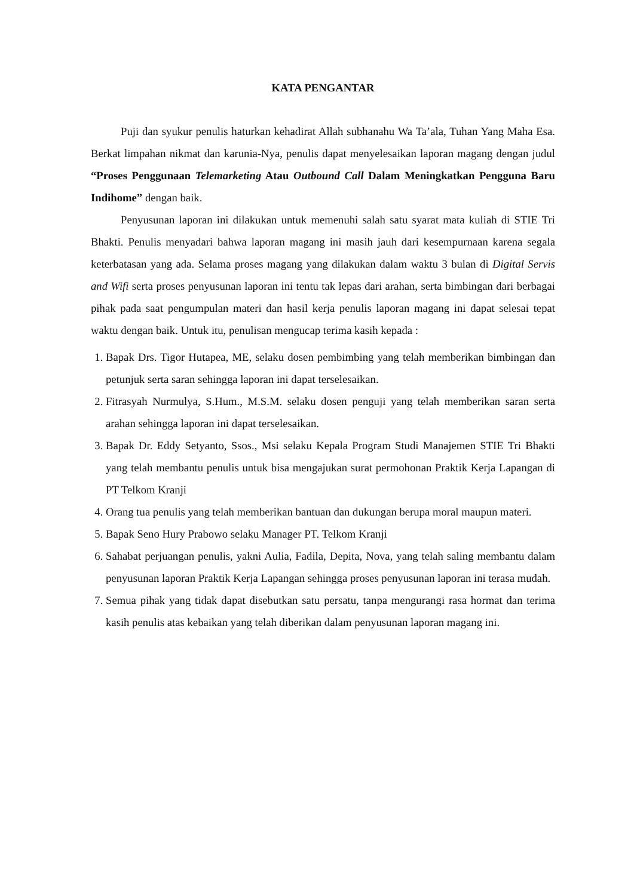KATA PENGANTAR
Puji dan syukur penulis haturkan kehadirat Allah subhanahu Wa Ta’ala, Tuhan Yang Maha Esa. Berkat limpahan nikmat dan karunia-Nya, penulis dapat menyelesaikan laporan magang dengan judul “Proses Penggunaan Telemarketing Atau Outbound Call Dalam Meningkatkan Pengguna Baru Indihome” dengan baik.
Penyusunan laporan ini dilakukan untuk memenuhi salah satu syarat mata kuliah di STIE Tri Bhakti. Penulis menyadari bahwa laporan magang ini masih jauh dari kesempurnaan karena segala keterbatasan yang ada. Selama proses magang yang dilakukan dalam waktu 3 bulan di Digital Servis and Wifi serta proses penyusunan laporan ini tentu tak lepas dari arahan, serta bimbingan dari berbagai pihak pada saat pengumpulan materi dan hasil kerja penulis laporan magang ini dapat selesai tepat waktu dengan baik. Untuk itu, penulisan mengucap terima kasih kepada :
1. Bapak Drs. Tigor Hutapea, ME, selaku dosen pembimbing yang telah memberikan bimbingan dan petunjuk serta saran sehingga laporan ini dapat terselesaikan.
2. Fitrasyah Nurmulya, S.Hum., M.S.M. selaku dosen penguji yang telah memberikan saran serta arahan sehingga laporan ini dapat terselesaikan.
3. Bapak Dr. Eddy Setyanto, Ssos., Msi selaku Kepala Program Studi Manajemen STIE Tri Bhakti yang telah membantu penulis untuk bisa mengajukan surat permohonan Praktik Kerja Lapangan di PT Telkom Kranji
4. Orang tua penulis yang telah memberikan bantuan dan dukungan berupa moral maupun materi.
5. Bapak Seno Hury Prabowo selaku Manager PT. Telkom Kranji
6. Sahabat perjuangan penulis, yakni Aulia, Fadila, Depita, Nova, yang telah saling membantu dalam penyusunan laporan Praktik Kerja Lapangan sehingga proses penyusunan laporan ini terasa mudah.
7. Semua pihak yang tidak dapat disebutkan satu persatu, tanpa mengurangi rasa hormat dan terima kasih penulis atas kebaikan yang telah diberikan dalam penyusunan laporan magang ini.